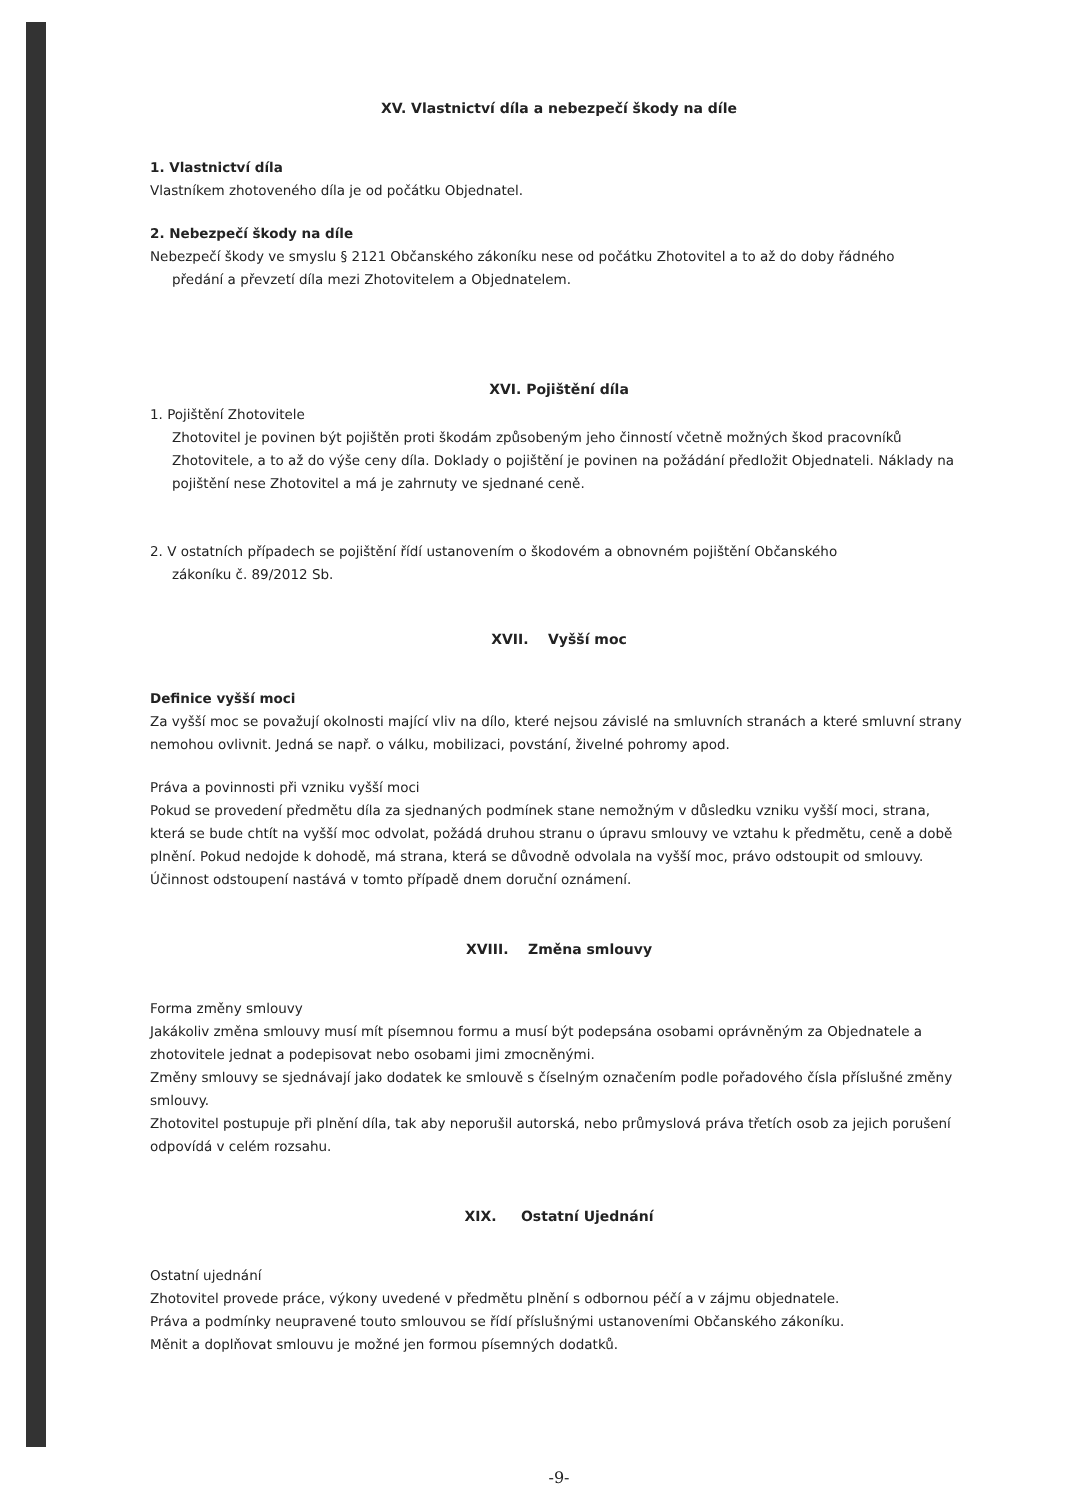XV. Vlastnictví díla a nebezpečí škody na díle
1. Vlastnictví díla
Vlastníkem zhotoveného díla je od počátku Objednatel.
2. Nebezpečí škody na díle
Nebezpečí škody ve smyslu § 2121 Občanského zákoníku nese od počátku Zhotovitel a to až do doby řádného
předání a převzetí díla mezi Zhotovitelem a Objednatelem.
XVI. Pojištění díla
1. Pojištění Zhotovitele
Zhotovitel je povinen být pojištěn proti škodám způsobeným jeho činností včetně možných škod pracovníků Zhotovitele, a to až do výše ceny díla. Doklady o pojištění je povinen na požádání předložit Objednateli. Náklady na pojištění nese Zhotovitel a má je zahrnuty ve sjednané ceně.
2. V ostatních případech se pojištění řídí ustanovením o škodovém a obnovném pojištění Občanského
zákoníku č. 89/2012 Sb.
XVII. Vyšší moc
Definice vyšší moci
Za vyšší moc se považují okolnosti mající vliv na dílo, které nejsou závislé na smluvních stranách a které smluvní strany nemohou ovlivnit. Jedná se např. o válku, mobilizaci, povstání, živelné pohromy apod.
Práva a povinnosti při vzniku vyšší moci
Pokud se provedení předmětu díla za sjednaných podmínek stane nemožným v důsledku vzniku vyšší moci, strana, která se bude chtít na vyšší moc odvolat, požádá druhou stranu o úpravu smlouvy ve vztahu k předmětu, ceně a době plnění. Pokud nedojde k dohodě, má strana, která se důvodně odvolala na vyšší moc, právo odstoupit od smlouvy. Účinnost odstoupení nastává v tomto případě dnem doruční oznámení.
XVIII. Změna smlouvy
Forma změny smlouvy
Jakákoliv změna smlouvy musí mít písemnou formu a musí být podepsána osobami oprávněným za Objednatele a zhotovitele jednat a podepisovat nebo osobami jimi zmocněnými.
Změny smlouvy se sjednávají jako dodatek ke smlouvě s číselným označením podle pořadového čísla příslušné změny smlouvy.
Zhotovitel postupuje při plnění díla, tak aby neporušil autorská, nebo průmyslová práva třetích osob za jejich porušení odpovídá v celém rozsahu.
XIX. Ostatní Ujednání
Ostatní ujednání
Zhotovitel provede práce, výkony uvedené v předmětu plnění s odbornou péčí a v zájmu objednatele.
Práva a podmínky neupravené touto smlouvou se řídí příslušnými ustanoveními Občanského zákoníku.
Měnit a doplňovat smlouvu je možné jen formou písemných dodatků.
-9-